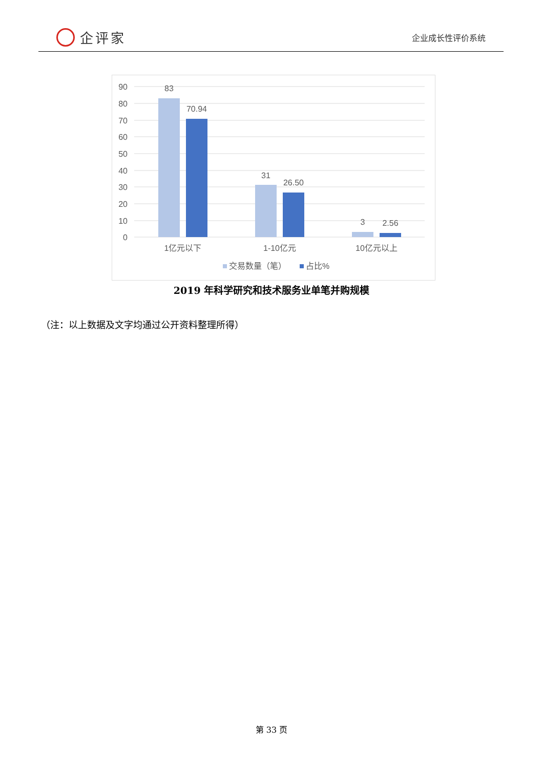企评家
企业成长性评价系统
90
80
70
60
50
40
30
20
10
0
83
70.94
31
26.50
3
2.56
1亿元以下
1-10亿元
10亿元以上
交易数量（笔）
占比%
2019 年科学研究和技术服务业单笔并购规模
（注：以上数据及文字均通过公开资料整理所得）
第 33 页